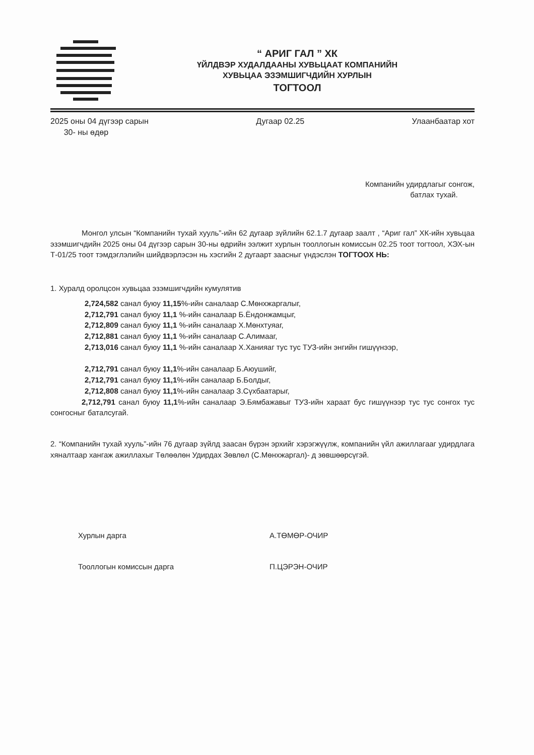“ АРИГ ГАЛ ” ХК
ҮЙЛДВЭР ХУДАЛДААНЫ ХУВЬЦААТ КОМПАНИЙН
ХУВЬЦАА ЭЗЭМШИГЧДИЙН ХУРЛЫН
ТОГТООЛ
2025 оны 04 дүгээр сарын
30- ны өдөр
Дугаар 02.25 Улаанбаатар хот
Компанийн удирдлагыг сонгож,
батлах тухай.
Монгол улсын “Компанийн тухай хууль”-ийн 62 дугаар зүйлийн 62.1.7 дугаар заалт , “Ариг гал” ХК-ийн хувьцаа эзэмшигчдийн 2025 оны 04 дүгээр сарын 30-ны өдрийн ээлжит хурлын тооллогын комиссын 02.25 тоот тогтоол, ХЭХ-ын Т-01/25 тоот тэмдэглэлийн шийдвэрлэсэн нь хэсгийн 2 дугаарт заасныг үндэслэн ТОГТООХ НЬ:
1. Хуралд оролцсон хувьцаа эзэмшигчдийн кумулятив
2,724,582 санал буюу 11,15%-ийн саналаар С.Мөнхжаргалыг,
2,712,791 санал буюу 11,1 %-ийн саналаар Б.Ёндонжамцыг,
2,712,809 санал буюу 11,1 %-ийн саналаар Х.Мөнхтуяаг,
2,712,881 санал буюу 11,1 %-ийн саналаар С.Алимааг,
2,713,016 санал буюу 11,1 %-ийн саналаар Х.Ханияаг тус тус ТУЗ-ийн энгийн гишүүнээр,
2,712,791 санал буюу 11,1%-ийн саналаар Б.Аюушийг,
2,712,791 санал буюу 11,1%-ийн саналаар Б.Болдыг,
2,712,808 санал буюу 11,1%-ийн саналаар З.Сүхбаатарыг,
2,712,791 санал буюу 11,1%-ийн саналаар Э.Бямбажавыг ТУЗ-ийн хараат бус гишүүнээр тус тус сонгох тус сонгосныг баталсугай.
2. “Компанийн тухай хууль”-ийн 76 дугаар зүйлд заасан бүрэн эрхийг хэрэгжүүлж, компанийн үйл ажиллагааг удирдлага хяналтаар хангаж ажиллахыг Төлөөлөн Удирдах Зөвлөл (С.Мөнхжаргал)- д зөвшөөрсүгэй.
Хурлын дарга А.ТӨМӨР-ОЧИР
Тооллогын комиссын дарга П.ЦЭРЭН-ОЧИР